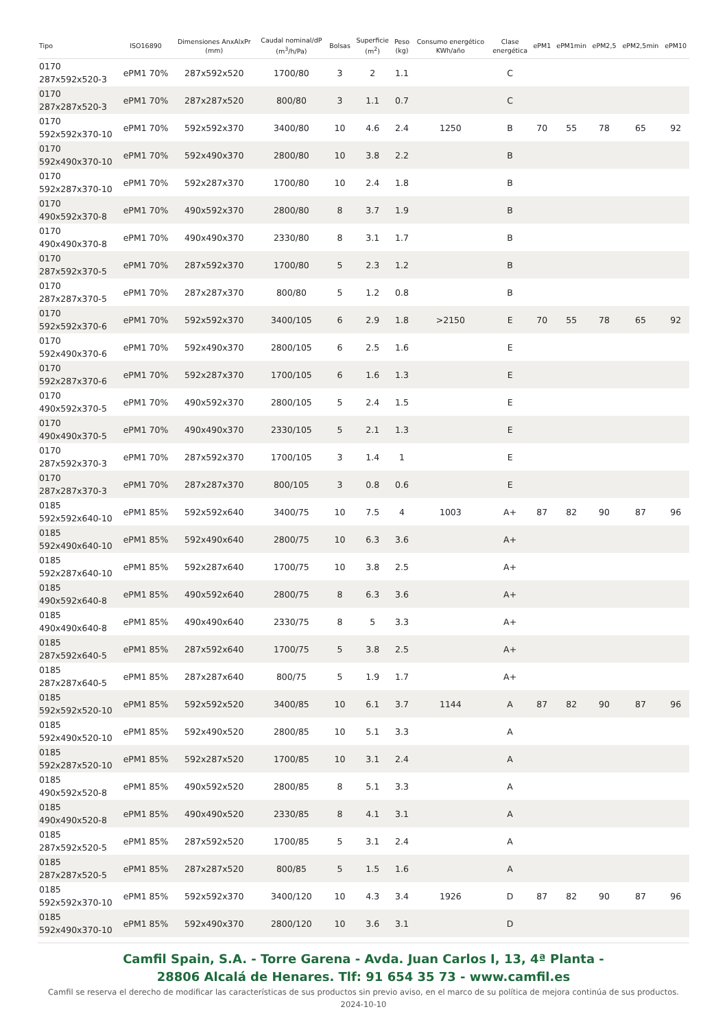| Tipo | ISO16890 | Dimensiones AnxAlxPr (mm) | Caudal nominal/dP (m<sup>3</sup>/h/Pa) | Bolsas | Superficie (m<sup>2</sup>) | Peso (kg) | Consumo energético KWh/año | Clase energética | ePM1 | ePM1min | ePM2,5 | ePM2,5min | ePM10 |
| --- | --- | --- | --- | --- | --- | --- | --- | --- | --- | --- | --- | --- | --- |
| 0170 287x592x520-3 | ePM1 70% | 287x592x520 | 1700/80 | 3 | 2 | 1.1 | | C | | | | | |
| 0170 287x287x520-3 | ePM1 70% | 287x287x520 | 800/80 | 3 | 1.1 | 0.7 | | C | | | | | |
| 0170 592x592x370-10 | ePM1 70% | 592x592x370 | 3400/80 | 10 | 4.6 | 2.4 | 1250 | B | 70 | 55 | 78 | 65 | 92 |
| 0170 592x490x370-10 | ePM1 70% | 592x490x370 | 2800/80 | 10 | 3.8 | 2.2 | | B | | | | | |
| 0170 592x287x370-10 | ePM1 70% | 592x287x370 | 1700/80 | 10 | 2.4 | 1.8 | | B | | | | | |
| 0170 490x592x370-8 | ePM1 70% | 490x592x370 | 2800/80 | 8 | 3.7 | 1.9 | | B | | | | | |
| 0170 490x490x370-8 | ePM1 70% | 490x490x370 | 2330/80 | 8 | 3.1 | 1.7 | | B | | | | | |
| 0170 287x592x370-5 | ePM1 70% | 287x592x370 | 1700/80 | 5 | 2.3 | 1.2 | | B | | | | | |
| 0170 287x287x370-5 | ePM1 70% | 287x287x370 | 800/80 | 5 | 1.2 | 0.8 | | B | | | | | |
| 0170 592x592x370-6 | ePM1 70% | 592x592x370 | 3400/105 | 6 | 2.9 | 1.8 | >2150 | E | 70 | 55 | 78 | 65 | 92 |
| 0170 592x490x370-6 | ePM1 70% | 592x490x370 | 2800/105 | 6 | 2.5 | 1.6 | | E | | | | | |
| 0170 592x287x370-6 | ePM1 70% | 592x287x370 | 1700/105 | 6 | 1.6 | 1.3 | | E | | | | | |
| 0170 490x592x370-5 | ePM1 70% | 490x592x370 | 2800/105 | 5 | 2.4 | 1.5 | | E | | | | | |
| 0170 490x490x370-5 | ePM1 70% | 490x490x370 | 2330/105 | 5 | 2.1 | 1.3 | | E | | | | | |
| 0170 287x592x370-3 | ePM1 70% | 287x592x370 | 1700/105 | 3 | 1.4 | 1 | | E | | | | | |
| 0170 287x287x370-3 | ePM1 70% | 287x287x370 | 800/105 | 3 | 0.8 | 0.6 | | E | | | | | |
| 0185 592x592x640-10 | ePM1 85% | 592x592x640 | 3400/75 | 10 | 7.5 | 4 | 1003 | A+ | 87 | 82 | 90 | 87 | 96 |
| 0185 592x490x640-10 | ePM1 85% | 592x490x640 | 2800/75 | 10 | 6.3 | 3.6 | | A+ | | | | | |
| 0185 592x287x640-10 | ePM1 85% | 592x287x640 | 1700/75 | 10 | 3.8 | 2.5 | | A+ | | | | | |
| 0185 490x592x640-8 | ePM1 85% | 490x592x640 | 2800/75 | 8 | 6.3 | 3.6 | | A+ | | | | | |
| 0185 490x490x640-8 | ePM1 85% | 490x490x640 | 2330/75 | 8 | 5 | 3.3 | | A+ | | | | | |
| 0185 287x592x640-5 | ePM1 85% | 287x592x640 | 1700/75 | 5 | 3.8 | 2.5 | | A+ | | | | | |
| 0185 287x287x640-5 | ePM1 85% | 287x287x640 | 800/75 | 5 | 1.9 | 1.7 | | A+ | | | | | |
| 0185 592x592x520-10 | ePM1 85% | 592x592x520 | 3400/85 | 10 | 6.1 | 3.7 | 1144 | A | 87 | 82 | 90 | 87 | 96 |
| 0185 592x490x520-10 | ePM1 85% | 592x490x520 | 2800/85 | 10 | 5.1 | 3.3 | | A | | | | | |
| 0185 592x287x520-10 | ePM1 85% | 592x287x520 | 1700/85 | 10 | 3.1 | 2.4 | | A | | | | | |
| 0185 490x592x520-8 | ePM1 85% | 490x592x520 | 2800/85 | 8 | 5.1 | 3.3 | | A | | | | | |
| 0185 490x490x520-8 | ePM1 85% | 490x490x520 | 2330/85 | 8 | 4.1 | 3.1 | | A | | | | | |
| 0185 287x592x520-5 | ePM1 85% | 287x592x520 | 1700/85 | 5 | 3.1 | 2.4 | | A | | | | | |
| 0185 287x287x520-5 | ePM1 85% | 287x287x520 | 800/85 | 5 | 1.5 | 1.6 | | A | | | | | |
| 0185 592x592x370-10 | ePM1 85% | 592x592x370 | 3400/120 | 10 | 4.3 | 3.4 | 1926 | D | 87 | 82 | 90 | 87 | 96 |
| 0185 592x490x370-10 | ePM1 85% | 592x490x370 | 2800/120 | 10 | 3.6 | 3.1 | | D | | | | | |
Camfil Spain, S.A. - Torre Garena - Avda. Juan Carlos I, 13, 4ª Planta -
28806 Alcalá de Henares. Tlf: 91 654 35 73 - www.camfil.es
Camfil se reserva el derecho de modificar las características de sus productos sin previo aviso, en el marco de su política de mejora continúa de sus productos.
2024-10-10